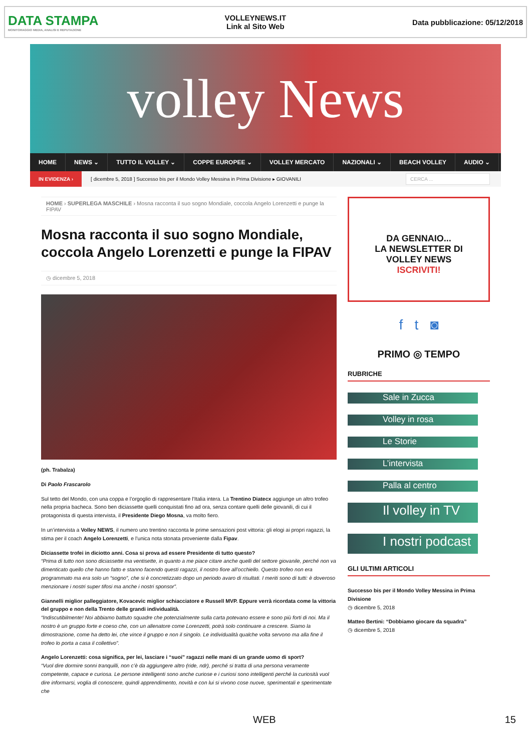DATA STAMPA
MONITORAGGIO MEDIA, ANALISI E REPUTAZIONE
VOLLEYNEWS.IT
Link al Sito Web
Data pubblicazione: 05/12/2018
volley News
HOME NEWS ⌄ TUTTO IL VOLLEY ⌄ COPPE EUROPEE ⌄ VOLLEY MERCATO NAZIONALI ⌄ BEACH VOLLEY AUDIO ⌄
IN EVIDENZA ›
[ dicembre 5, 2018 ] Successo bis per il Mondo Volley Messina in Prima Divisione ▸ GIOVANILI
CERCA ...
HOME › SUPERLEGA MASCHILE › Mosna racconta il suo sogno Mondiale, coccola Angelo Lorenzetti e punge la FIPAV
Mosna racconta il suo sogno Mondiale, coccola Angelo Lorenzetti e punge la FIPAV
◷ dicembre 5, 2018
(ph. Trabalza)
Di Paolo Frascarolo
Sul tetto del Mondo, con una coppa e l’orgoglio di rappresentare l’Italia intera. La Trentino Diatecx aggiunge un altro trofeo nella propria bacheca. Sono ben diciassette quelli conquistati fino ad ora, senza contare quelli delle giovanili, di cui il protagonista di questa intervista, il Presidente Diego Mosna, va molto fiero.
In un’intervista a Volley NEWS, il numero uno trentino racconta le prime sensazioni post vittoria: gli elogi ai propri ragazzi, la stima per il coach Angelo Lorenzetti, e l’unica nota stonata proveniente dalla Fipav.
Diciassette trofei in diciotto anni. Cosa si prova ad essere Presidente di tutto questo?
“Prima di tutto non sono diciassette ma ventisette, in quanto a me piace citare anche quelli del settore giovanile, perché non va dimenticato quello che hanno fatto e stanno facendo questi ragazzi, il nostro fiore all’occhiello. Questo trofeo non era programmato ma era solo un “sogno”, che si è concretizzato dopo un periodo avaro di risultati. I meriti sono di tutti: è doveroso menzionare i nostri super tifosi ma anche i nostri sponsor”.
Giannelli miglior palleggiatore, Kovacevic miglior schiacciatore e Russell MVP. Eppure verrà ricordata come la vittoria del gruppo e non della Trento delle grandi individualità.
“Indiscutibilmente! Noi abbiamo battuto squadre che potenzialmente sulla carta potevano essere e sono più forti di noi. Ma il nostro è un gruppo forte e coeso che, con un allenatore come Lorenzetti, potrà solo continuare a crescere. Siamo la dimostrazione, come ha detto lei, che vince il gruppo e non il singolo. Le individualità qualche volta servono ma alla fine il trofeo lo porta a casa il collettivo”.
Angelo Lorenzetti: cosa significa, per lei, lasciare i “suoi” ragazzi nelle mani di un grande uomo di sport?
“Vuol dire dormire sonni tranquilli, non c’è da aggiungere altro (ride, ndr), perché si tratta di una persona veramente competente, capace e curiosa. Le persone intelligenti sono anche curiose e i curiosi sono intelligenti perché la curiosità vuol dire informarsi, voglia di conoscere, quindi apprendimento, novità e con lui si vivono cose nuove, sperimentali e sperimentate che
DA GENNAIO...
LA NEWSLETTER DI
VOLLEY NEWS
ISCRIVITI!
f t ◙
PRIMO ◎ TEMPO
RUBRICHE
Sale in Zucca
Volley in rosa
Le Storie
L’intervista
Palla al centro
Il volley in TV
I nostri podcast
GLI ULTIMI ARTICOLI
Successo bis per il Mondo Volley Messina in Prima Divisione
◷ dicembre 5, 2018
Matteo Bertini: “Dobbiamo giocare da squadra”
◷ dicembre 5, 2018
WEB 15